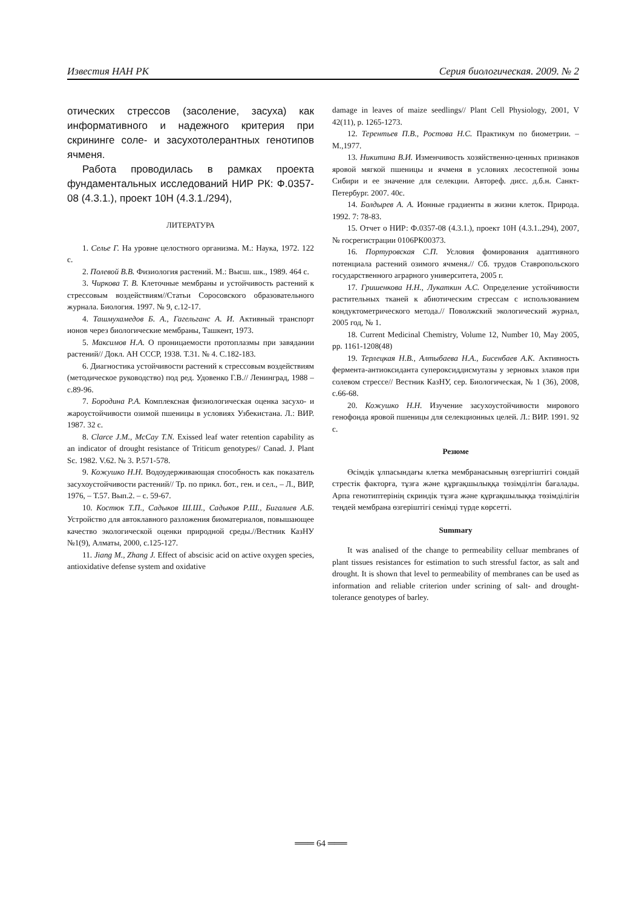Известия НАН РК Серия биологическая. 2009. № 2
отических стрессов (засоление, засуха) как информативного и надежного критерия при скрининге соле- и засухотолерантных генотипов ячменя.
Работа проводилась в рамках проекта фундаментальных исследований НИР РК: Ф.0357-08 (4.3.1.), проект 10Н (4.3.1./294),
ЛИТЕРАТУРА
1. Селье Г. На уровне целостного организма. М.: Наука, 1972. 122 с.
2. Полевой В.В. Физиология растений. М.: Высш. шк., 1989. 464 с.
3. Чиркова Т. В. Клеточные мембраны и устойчивость растений к стрессовым воздействиям//Статьи Соросовского образовательного журнала. Биология. 1997. № 9, с.12-17.
4. Ташмухамедов Б. А., Гагельганс А. И. Активный транспорт ионов через биологические мембраны, Ташкент, 1973.
5. Максимов Н.А. О проницаемости протоплазмы при завядании растений// Докл. АН СССР, 1938. Т.31. № 4. С.182-183.
6. Диагностика устойчивости растений к стрессовым воздействиям (методическое руководство) под ред. Удовенко Г.В.// Ленинград, 1988 – с.89-96.
7. Бородина Р.А. Комплексная физиологическая оценка засухо- и жароустойчивости озимой пшеницы в условиях Узбекистана. Л.: ВИР. 1987. 32 с.
8. Clarce J.M., McCay T.N. Exissed leaf water retention capability as an indicator of drought resistance of Triticum genotypes// Canad. J. Plant Sc. 1982. V.62. № 3. P.571-578.
9. Кожушко Н.Н. Водоудерживающая способность как показатель засухоустойчивости растений// Тр. по прикл. бот., ген. и сел., – Л., ВИР, 1976, – Т.57. Вып.2. – с. 59-67.
10. Костюк Т.П., Садыков Ш.Ш., Садыков Р.Ш., Бигалиев А.Б. Устройство для автоклавного разложения биоматериалов, повышающее качество экологической оценки природной среды.//Вестник КазНУ №1(9), Алматы, 2000, с.125-127.
11. Jiang M., Zhang J. Effect of abscisic acid on active oxygen species, antioxidative defense system and oxidative
damage in leaves of maize seedlings// Plant Cell Physiology, 2001, V 42(11), p. 1265-1273.
12. Терентьев П.В., Ростова Н.С. Практикум по биометрии. – М.,1977.
13. Никитина В.И. Изменчивость хозяйственно-ценных признаков яровой мягкой пшеницы и ячменя в условиях лесостепной зоны Сибири и ее значение для селекции. Автореф. дисс. д.б.н. Санкт-Петербург. 2007. 40с.
14. Болдырев А. А. Ионные градиенты в жизни клеток. Природа. 1992. 7: 78-83.
15. Отчет о НИР: Ф.0357-08 (4.3.1.), проект 10Н (4.3.1..294), 2007, № госрегистрации 0106РК00373.
16. Портуровская С.П. Условия фомирования адаптивного потенциала растений озимого ячменя.// Сб. трудов Ставропольского государственного аграрного университета, 2005 г.
17. Гришенкова Н.Н., Лукаткин А.С. Определение устойчивости растительных тканей к абиотическим стрессам с использованием кондуктометрического метода.// Поволжский экологический журнал, 2005 год, № 1.
18. Current Medicinal Chemistry, Volume 12, Number 10, May 2005, pp. 1161-1208(48)
19. Терлецкая Н.В., Алтыбаева Н.А., Бисенбаев А.К. Активность фермента-антиоксиданта супероксиддисмутазы у зерновых злаков при солевом стрессе// Вестник КазНУ, сер. Биологическая, № 1 (36), 2008, с.66-68.
20. Кожушко Н.Н. Изучение засухоустойчивости мирового генофонда яровой пшеницы для селекционных целей. Л.: ВИР. 1991. 92 с.
Резюме
Өсімдік ұлпасындағы клетка мембранасының өзгергіштігі сондай стрестік факторға, тұзға және құрғақшылыққа төзімділгін бағалады. Арпа генотиптерінің скриндік тұзға және құрғақшылыққа төзімділігін теңдей мембрана өзгерiштігі сенімді түрде көрсетті.
Summary
It was analised of the change to permeability celluar membranes of plant tissues resistances for estimation to such stressful factor, as salt and drought. It is shown that level to permeability of membranes can be used as information and reliable criterion under scrining of salt- and drought- tolerance genotypes of barley.
═══ 64 ═══